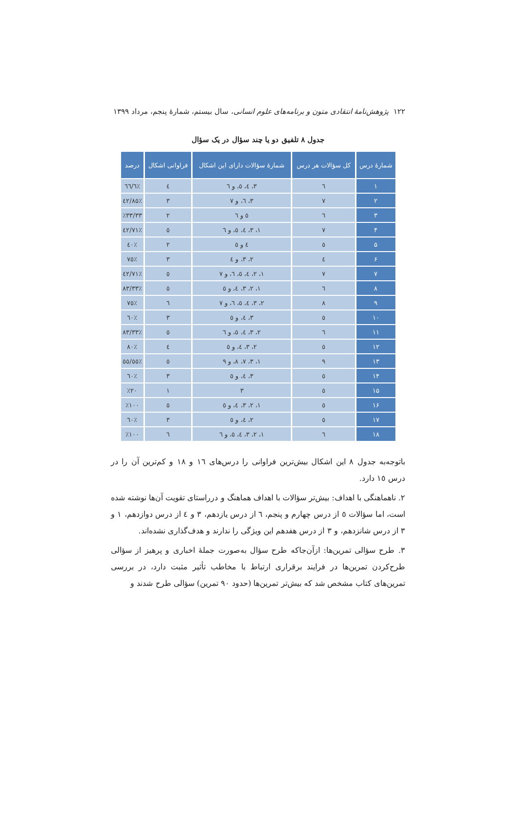۱۲۲ پژوهش‌نامهٔ انتقادی متون و برنامه‌های علوم انسانی، سال بیستم، شمارهٔ پنجم، مرداد ۱۳۹۹
جدول ۸ تلفیق دو یا چند سؤال در یک سؤال
| شمارهٔ درس | کل سؤالات هر درس | شمارهٔ سؤالات دارای این اشکال | فراوانی اشکال | درصد |
| --- | --- | --- | --- | --- |
| ۱ | ٦ | ۳، ٤، ٥، و ٦ | ٤ | ٪٦٦/٦ |
| ۲ | ٧ | ۳، ٦، و ٧ | ۳ | ٪٤٢/٨٥ |
| ۳ | ٦ | ٥ و ٦ | ۲ | ٪۳۳/۳۳ |
| ۴ | ٧ | ۱، ۳، ٤، ٥، و ٦ | ٥ | ٪٧۱/٤۲ |
| ۵ | ٥ | ٤ و ٥ | ۲ | ٪٤۰ |
| ۶ | ٤ | ۲، ۳، و ٤ | ۳ | ٪٧٥ |
| ۷ | ٧ | ۱، ۲، ٤، ٥، ٦، و ٧ | ٥ | ٪٧۱/٤۲ |
| ۸ | ٦ | ۱، ۲، ۳، ٤، و ٥ | ٥ | ٪٨۳/۳۳ |
| ۹ | ٨ | ۲، ۳، ٤، ٥، ٦، و ٧ | ٦ | ٪٧٥ |
| ۱۰ | ٥ | ۳، ٤، و ٥ | ۳ | ٪٦۰ |
| ۱۱ | ٦ | ۲، ۳، ٤، ٥، و ٦ | ٥ | ٪٨۳/۳۳ |
| ۱۲ | ٥ | ۲، ۳، ٤، و ٥ | ٤ | ٪٨۰ |
| ۱۳ | ۹ | ۱، ۳، ٧، ٨، و ۹ | ٥ | ٪٥٥/٥٥ |
| ۱۴ | ٥ | ۳، ٤، و ٥ | ۳ | ٪٦۰ |
| ۱۵ | ٥ | ۳ | ۱ | ٪۲۰ |
| ۱۶ | ٥ | ۱، ۲، ۳، ٤، و ٥ | ٥ | ٪۱۰۰ |
| ۱۷ | ٥ | ۲، ٤، و ٥ | ۳ | ٪٦۰ |
| ۱۸ | ٦ | ۱، ۲، ۳، ٤، ٥، و ٦ | ٦ | ٪۱۰۰ |
باتوجه‌به جدول ٨ این اشکال بیش‌ترین فراوانی را درس‌های ۱٦ و ۱٨ و کم‌ترین آن را در درس ۱٥ دارد.
۲. ناهماهنگی با اهداف: بیش‌تر سؤالات با اهداف هماهنگ و درراستای تقویت آن‌ها نوشته شده است، اما سؤالات ٥ از درس چهارم و پنجم، ٦ از درس یازدهم، ۳ و ٤ از درس دوازدهم، ۱ و ۳ از درس شانزدهم، و ۳ از درس هفدهم این ویژگی را ندارند و هدف‌گذاری نشده‌اند.
۳. طرح سؤالی تمرین‌ها: ازآن‌جاکه طرح سؤال به‌صورت جملهٔ اخباری و پرهیز از سؤالی طرح‌کردن تمرین‌ها در فرایند برقراری ارتباط با مخاطب تأثیر مثبت دارد، در بررسی تمرین‌های کتاب مشخص شد که بیش‌تر تمرین‌ها (حدود ۹۰ تمرین) سؤالی طرح شدند و